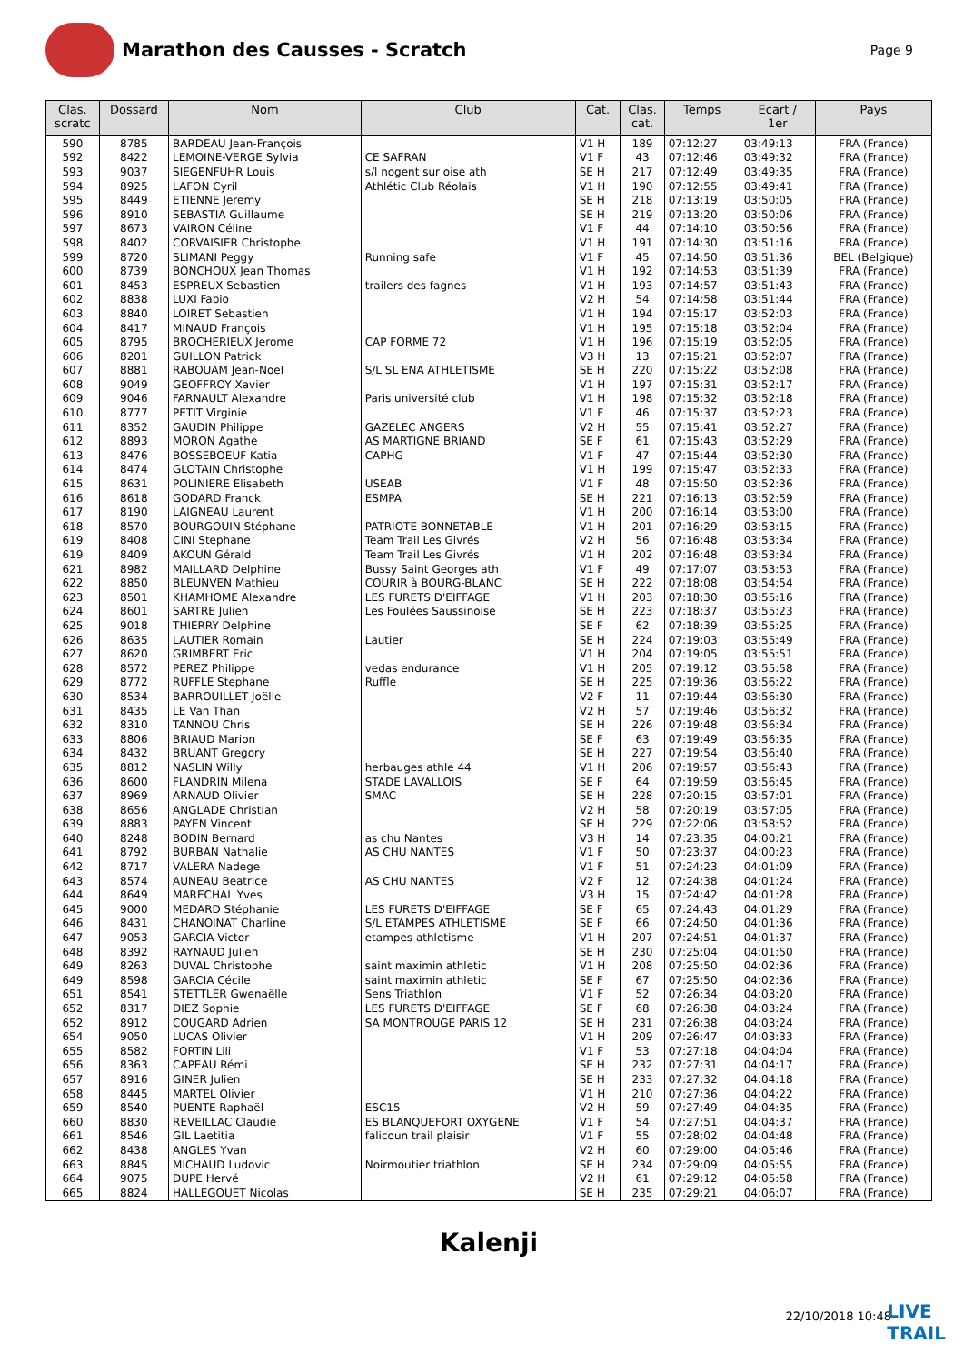Marathon des Causses - Scratch
Page 9
| Clas. scratc | Dossard | Nom | Club | Cat. | Clas. cat. | Temps | Ecart / 1er | Pays |
| --- | --- | --- | --- | --- | --- | --- | --- | --- |
| 590 | 8785 | BARDEAU Jean-François | | V1 H | 189 | 07:12:27 | 03:49:13 | FRA (France) |
| 592 | 8422 | LEMOINE-VERGE Sylvia | CE SAFRAN | V1 F | 43 | 07:12:46 | 03:49:32 | FRA (France) |
| 593 | 9037 | SIEGENFUHR Louis | s/l nogent sur oise ath | SE H | 217 | 07:12:49 | 03:49:35 | FRA (France) |
| 594 | 8925 | LAFON Cyril | Athlétic Club Réolais | V1 H | 190 | 07:12:55 | 03:49:41 | FRA (France) |
| 595 | 8449 | ETIENNE Jeremy | | SE H | 218 | 07:13:19 | 03:50:05 | FRA (France) |
| 596 | 8910 | SEBASTIA Guillaume | | SE H | 219 | 07:13:20 | 03:50:06 | FRA (France) |
| 597 | 8673 | VAIRON Céline | | V1 F | 44 | 07:14:10 | 03:50:56 | FRA (France) |
| 598 | 8402 | CORVAISIER Christophe | | V1 H | 191 | 07:14:30 | 03:51:16 | FRA (France) |
| 599 | 8720 | SLIMANI Peggy | Running safe | V1 F | 45 | 07:14:50 | 03:51:36 | BEL (Belgique) |
| 600 | 8739 | BONCHOUX Jean Thomas | | V1 H | 192 | 07:14:53 | 03:51:39 | FRA (France) |
| 601 | 8453 | ESPREUX Sebastien | trailers des fagnes | V1 H | 193 | 07:14:57 | 03:51:43 | FRA (France) |
| 602 | 8838 | LUXI Fabio | | V2 H | 54 | 07:14:58 | 03:51:44 | FRA (France) |
| 603 | 8840 | LOIRET Sebastien | | V1 H | 194 | 07:15:17 | 03:52:03 | FRA (France) |
| 604 | 8417 | MINAUD François | | V1 H | 195 | 07:15:18 | 03:52:04 | FRA (France) |
| 605 | 8795 | BROCHERIEUX Jerome | CAP FORME 72 | V1 H | 196 | 07:15:19 | 03:52:05 | FRA (France) |
| 606 | 8201 | GUILLON Patrick | | V3 H | 13 | 07:15:21 | 03:52:07 | FRA (France) |
| 607 | 8881 | RABOUAM Jean-Noël | S/L SL ENA ATHLETISME | SE H | 220 | 07:15:22 | 03:52:08 | FRA (France) |
| 608 | 9049 | GEOFFROY Xavier | | V1 H | 197 | 07:15:31 | 03:52:17 | FRA (France) |
| 609 | 9046 | FARNAULT Alexandre | Paris université club | V1 H | 198 | 07:15:32 | 03:52:18 | FRA (France) |
| 610 | 8777 | PETIT Virginie | | V1 F | 46 | 07:15:37 | 03:52:23 | FRA (France) |
| 611 | 8352 | GAUDIN Philippe | GAZELEC ANGERS | V2 H | 55 | 07:15:41 | 03:52:27 | FRA (France) |
| 612 | 8893 | MORON Agathe | AS MARTIGNE BRIAND | SE F | 61 | 07:15:43 | 03:52:29 | FRA (France) |
| 613 | 8476 | BOSSEBOEUF Katia | CAPHG | V1 F | 47 | 07:15:44 | 03:52:30 | FRA (France) |
| 614 | 8474 | GLOTAIN Christophe | | V1 H | 199 | 07:15:47 | 03:52:33 | FRA (France) |
| 615 | 8631 | POLINIERE Elisabeth | USEAB | V1 F | 48 | 07:15:50 | 03:52:36 | FRA (France) |
| 616 | 8618 | GODARD Franck | ESMPA | SE H | 221 | 07:16:13 | 03:52:59 | FRA (France) |
| 617 | 8190 | LAIGNEAU Laurent | | V1 H | 200 | 07:16:14 | 03:53:00 | FRA (France) |
| 618 | 8570 | BOURGOUIN Stéphane | PATRIOTE BONNETABLE | V1 H | 201 | 07:16:29 | 03:53:15 | FRA (France) |
| 619 | 8408 | CINI Stephane | Team Trail Les Givrés | V2 H | 56 | 07:16:48 | 03:53:34 | FRA (France) |
| 619 | 8409 | AKOUN Gérald | Team Trail Les Givrés | V1 H | 202 | 07:16:48 | 03:53:34 | FRA (France) |
| 621 | 8982 | MAILLARD Delphine | Bussy Saint Georges ath | V1 F | 49 | 07:17:07 | 03:53:53 | FRA (France) |
| 622 | 8850 | BLEUNVEN Mathieu | COURIR à BOURG-BLANC | SE H | 222 | 07:18:08 | 03:54:54 | FRA (France) |
| 623 | 8501 | KHAMHOME Alexandre | LES FURETS D'EIFFAGE | V1 H | 203 | 07:18:30 | 03:55:16 | FRA (France) |
| 624 | 8601 | SARTRE Julien | Les Foulées Saussinoise | SE H | 223 | 07:18:37 | 03:55:23 | FRA (France) |
| 625 | 9018 | THIERRY Delphine | | SE F | 62 | 07:18:39 | 03:55:25 | FRA (France) |
| 626 | 8635 | LAUTIER Romain | Lautier | SE H | 224 | 07:19:03 | 03:55:49 | FRA (France) |
| 627 | 8620 | GRIMBERT Eric | | V1 H | 204 | 07:19:05 | 03:55:51 | FRA (France) |
| 628 | 8572 | PEREZ Philippe | vedas endurance | V1 H | 205 | 07:19:12 | 03:55:58 | FRA (France) |
| 629 | 8772 | RUFFLE Stephane | Ruffle | SE H | 225 | 07:19:36 | 03:56:22 | FRA (France) |
| 630 | 8534 | BARROUILLET Joëlle | | V2 F | 11 | 07:19:44 | 03:56:30 | FRA (France) |
| 631 | 8435 | LE Van Than | | V2 H | 57 | 07:19:46 | 03:56:32 | FRA (France) |
| 632 | 8310 | TANNOU Chris | | SE H | 226 | 07:19:48 | 03:56:34 | FRA (France) |
| 633 | 8806 | BRIAUD Marion | | SE F | 63 | 07:19:49 | 03:56:35 | FRA (France) |
| 634 | 8432 | BRUANT Gregory | | SE H | 227 | 07:19:54 | 03:56:40 | FRA (France) |
| 635 | 8812 | NASLIN Willy | herbauges athle 44 | V1 H | 206 | 07:19:57 | 03:56:43 | FRA (France) |
| 636 | 8600 | FLANDRIN Milena | STADE LAVALLOIS | SE F | 64 | 07:19:59 | 03:56:45 | FRA (France) |
| 637 | 8969 | ARNAUD Olivier | SMAC | SE H | 228 | 07:20:15 | 03:57:01 | FRA (France) |
| 638 | 8656 | ANGLADE Christian | | V2 H | 58 | 07:20:19 | 03:57:05 | FRA (France) |
| 639 | 8883 | PAYEN Vincent | | SE H | 229 | 07:22:06 | 03:58:52 | FRA (France) |
| 640 | 8248 | BODIN Bernard | as chu Nantes | V3 H | 14 | 07:23:35 | 04:00:21 | FRA (France) |
| 641 | 8792 | BURBAN Nathalie | AS CHU NANTES | V1 F | 50 | 07:23:37 | 04:00:23 | FRA (France) |
| 642 | 8717 | VALERA Nadege | | V1 F | 51 | 07:24:23 | 04:01:09 | FRA (France) |
| 643 | 8574 | AUNEAU Beatrice | AS CHU NANTES | V2 F | 12 | 07:24:38 | 04:01:24 | FRA (France) |
| 644 | 8649 | MARECHAL Yves | | V3 H | 15 | 07:24:42 | 04:01:28 | FRA (France) |
| 645 | 9000 | MEDARD Stéphanie | LES FURETS D'EIFFAGE | SE F | 65 | 07:24:43 | 04:01:29 | FRA (France) |
| 646 | 8431 | CHANOINAT Charline | S/L ETAMPES ATHLETISME | SE F | 66 | 07:24:50 | 04:01:36 | FRA (France) |
| 647 | 9053 | GARCIA Victor | etampes athletisme | V1 H | 207 | 07:24:51 | 04:01:37 | FRA (France) |
| 648 | 8392 | RAYNAUD Julien | | SE H | 230 | 07:25:04 | 04:01:50 | FRA (France) |
| 649 | 8263 | DUVAL Christophe | saint maximin athletic | V1 H | 208 | 07:25:50 | 04:02:36 | FRA (France) |
| 649 | 8598 | GARCIA Cécile | saint maximin athletic | SE F | 67 | 07:25:50 | 04:02:36 | FRA (France) |
| 651 | 8541 | STETTLER Gwenaëlle | Sens Triathlon | V1 F | 52 | 07:26:34 | 04:03:20 | FRA (France) |
| 652 | 8317 | DIEZ Sophie | LES FURETS D'EIFFAGE | SE F | 68 | 07:26:38 | 04:03:24 | FRA (France) |
| 652 | 8912 | COUGARD Adrien | SA MONTROUGE PARIS 12 | SE H | 231 | 07:26:38 | 04:03:24 | FRA (France) |
| 654 | 9050 | LUCAS Olivier | | V1 H | 209 | 07:26:47 | 04:03:33 | FRA (France) |
| 655 | 8582 | FORTIN Lili | | V1 F | 53 | 07:27:18 | 04:04:04 | FRA (France) |
| 656 | 8363 | CAPEAU Rémi | | SE H | 232 | 07:27:31 | 04:04:17 | FRA (France) |
| 657 | 8916 | GINER Julien | | SE H | 233 | 07:27:32 | 04:04:18 | FRA (France) |
| 658 | 8445 | MARTEL Olivier | | V1 H | 210 | 07:27:36 | 04:04:22 | FRA (France) |
| 659 | 8540 | PUENTE Raphaël | ESC15 | V2 H | 59 | 07:27:49 | 04:04:35 | FRA (France) |
| 660 | 8830 | REVEILLAC Claudie | ES BLANQUEFORT OXYGENE | V1 F | 54 | 07:27:51 | 04:04:37 | FRA (France) |
| 661 | 8546 | GIL Laetitia | falicoun trail plaisir | V1 F | 55 | 07:28:02 | 04:04:48 | FRA (France) |
| 662 | 8438 | ANGLES Yvan | | V2 H | 60 | 07:29:00 | 04:05:46 | FRA (France) |
| 663 | 8845 | MICHAUD Ludovic | Noirmoutier triathlon | SE H | 234 | 07:29:09 | 04:05:55 | FRA (France) |
| 664 | 9075 | DUPE Hervé | | V2 H | 61 | 07:29:12 | 04:05:58 | FRA (France) |
| 665 | 8824 | HALLEGOUET Nicolas | | SE H | 235 | 07:29:21 | 04:06:07 | FRA (France) |
Kalenji
22/10/2018 10:48
LIVE
TRAIL